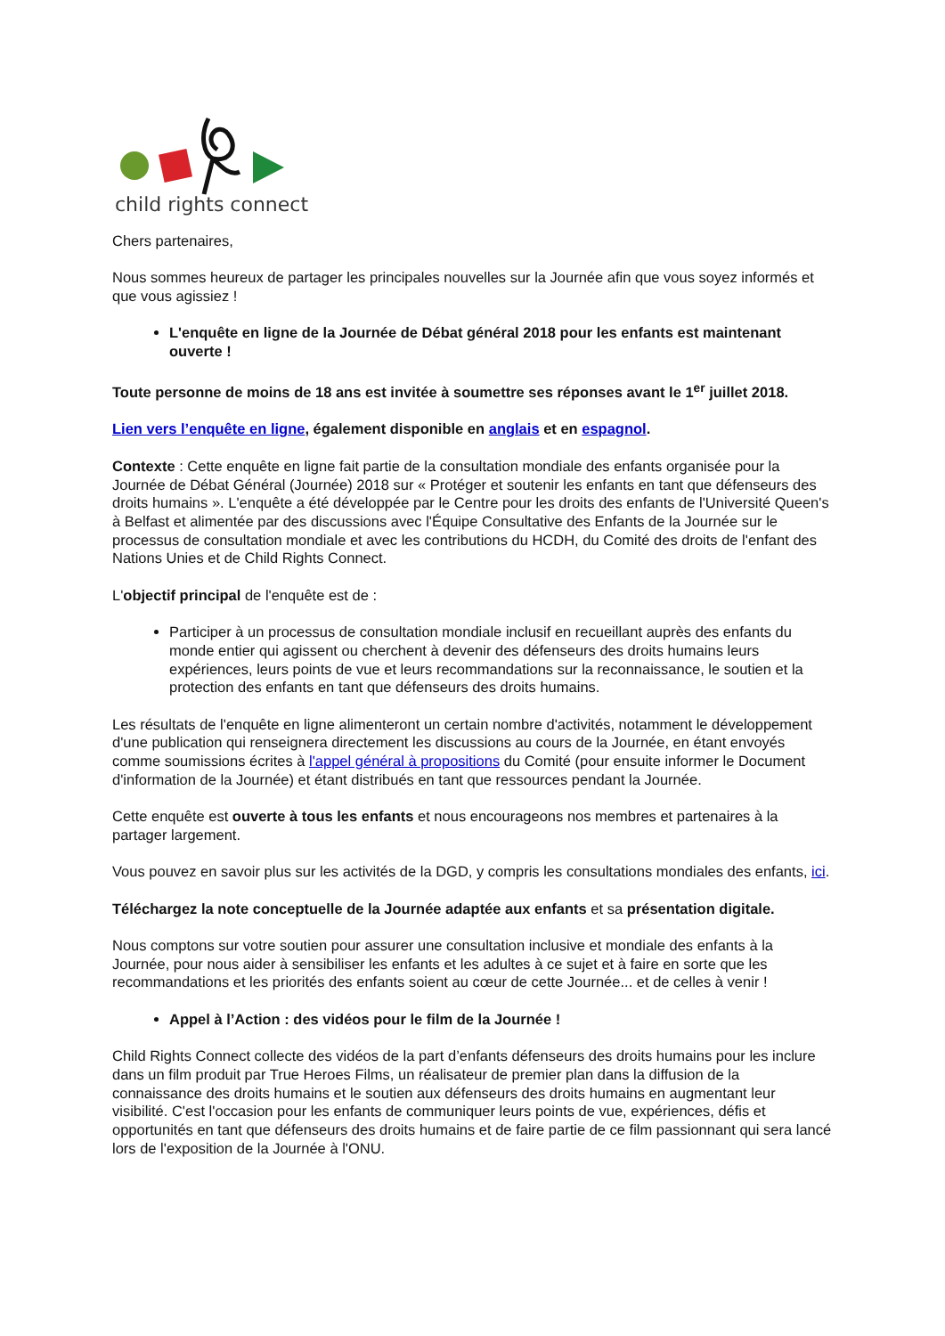child rights connect
Chers partenaires,
Nous sommes heureux de partager les principales nouvelles sur la Journée afin que vous soyez informés et que vous agissiez !
L'enquête en ligne de la Journée de Débat général 2018 pour les enfants est maintenant ouverte !
Toute personne de moins de 18 ans est invitée à soumettre ses réponses avant le 1<sup>er</sup> juillet 2018.
Lien vers l’enquête en ligne, également disponible en anglais et en espagnol.
Contexte : Cette enquête en ligne fait partie de la consultation mondiale des enfants organisée pour la Journée de Débat Général (Journée) 2018 sur « Protéger et soutenir les enfants en tant que défenseurs des droits humains ». L'enquête a été développée par le Centre pour les droits des enfants de l'Université Queen's à Belfast et alimentée par des discussions avec l'Équipe Consultative des Enfants de la Journée sur le processus de consultation mondiale et avec les contributions du HCDH, du Comité des droits de l'enfant des Nations Unies et de Child Rights Connect.
L'objectif principal de l'enquête est de :
Participer à un processus de consultation mondiale inclusif en recueillant auprès des enfants du monde entier qui agissent ou cherchent à devenir des défenseurs des droits humains leurs expériences, leurs points de vue et leurs recommandations sur la reconnaissance, le soutien et la protection des enfants en tant que défenseurs des droits humains.
Les résultats de l'enquête en ligne alimenteront un certain nombre d'activités, notamment le développement d'une publication qui renseignera directement les discussions au cours de la Journée, en étant envoyés comme soumissions écrites à l'appel général à propositions du Comité (pour ensuite informer le Document d'information de la Journée) et étant distribués en tant que ressources pendant la Journée.
Cette enquête est ouverte à tous les enfants et nous encourageons nos membres et partenaires à la partager largement.
Vous pouvez en savoir plus sur les activités de la DGD, y compris les consultations mondiales des enfants, ici.
Téléchargez la note conceptuelle de la Journée adaptée aux enfants et sa présentation digitale.
Nous comptons sur votre soutien pour assurer une consultation inclusive et mondiale des enfants à la Journée, pour nous aider à sensibiliser les enfants et les adultes à ce sujet et à faire en sorte que les recommandations et les priorités des enfants soient au cœur de cette Journée... et de celles à venir !
Appel à l’Action : des vidéos pour le film de la Journée !
Child Rights Connect collecte des vidéos de la part d’enfants défenseurs des droits humains pour les inclure dans un film produit par True Heroes Films, un réalisateur de premier plan dans la diffusion de la connaissance des droits humains et le soutien aux défenseurs des droits humains en augmentant leur visibilité. C'est l'occasion pour les enfants de communiquer leurs points de vue, expériences, défis et opportunités en tant que défenseurs des droits humains et de faire partie de ce film passionnant qui sera lancé lors de l'exposition de la Journée à l'ONU.